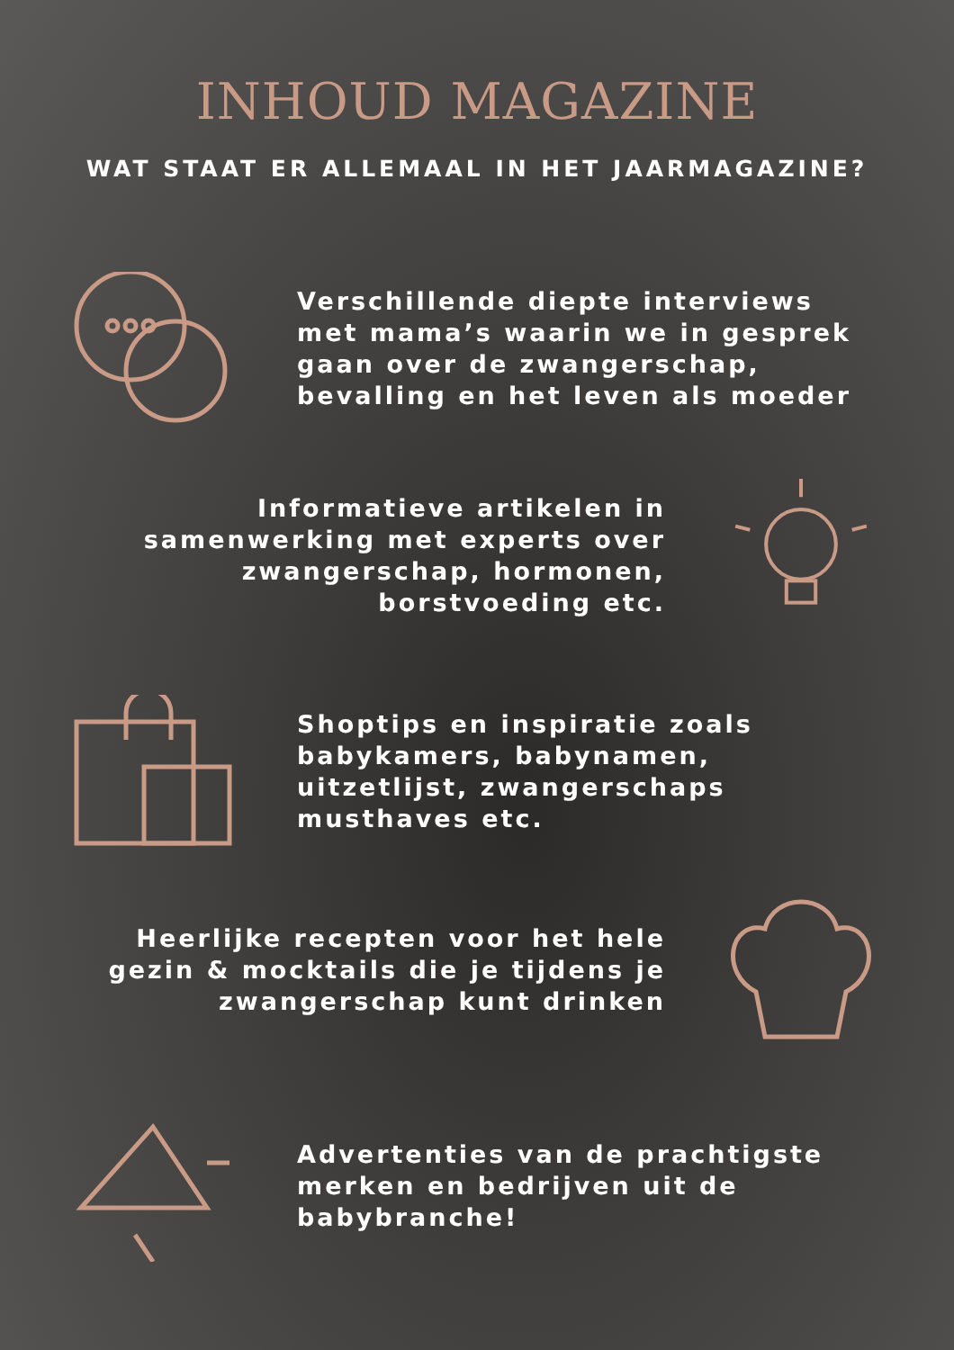INHOUD MAGAZINE
WAT STAAT ER ALLEMAAL IN HET JAARMAGAZINE?
Verschillende diepte interviews met mama’s waarin we in gesprek gaan over de zwangerschap, bevalling en het leven als moeder
Informatieve artikelen in samenwerking met experts over zwangerschap, hormonen, borstvoeding etc.
Shoptips en inspiratie zoals babykamers, babynamen, uitzetlijst, zwangerschaps musthaves etc.
Heerlijke recepten voor het hele gezin & mocktails die je tijdens je zwangerschap kunt drinken
Advertenties van de prachtigste merken en bedrijven uit de babybranche!